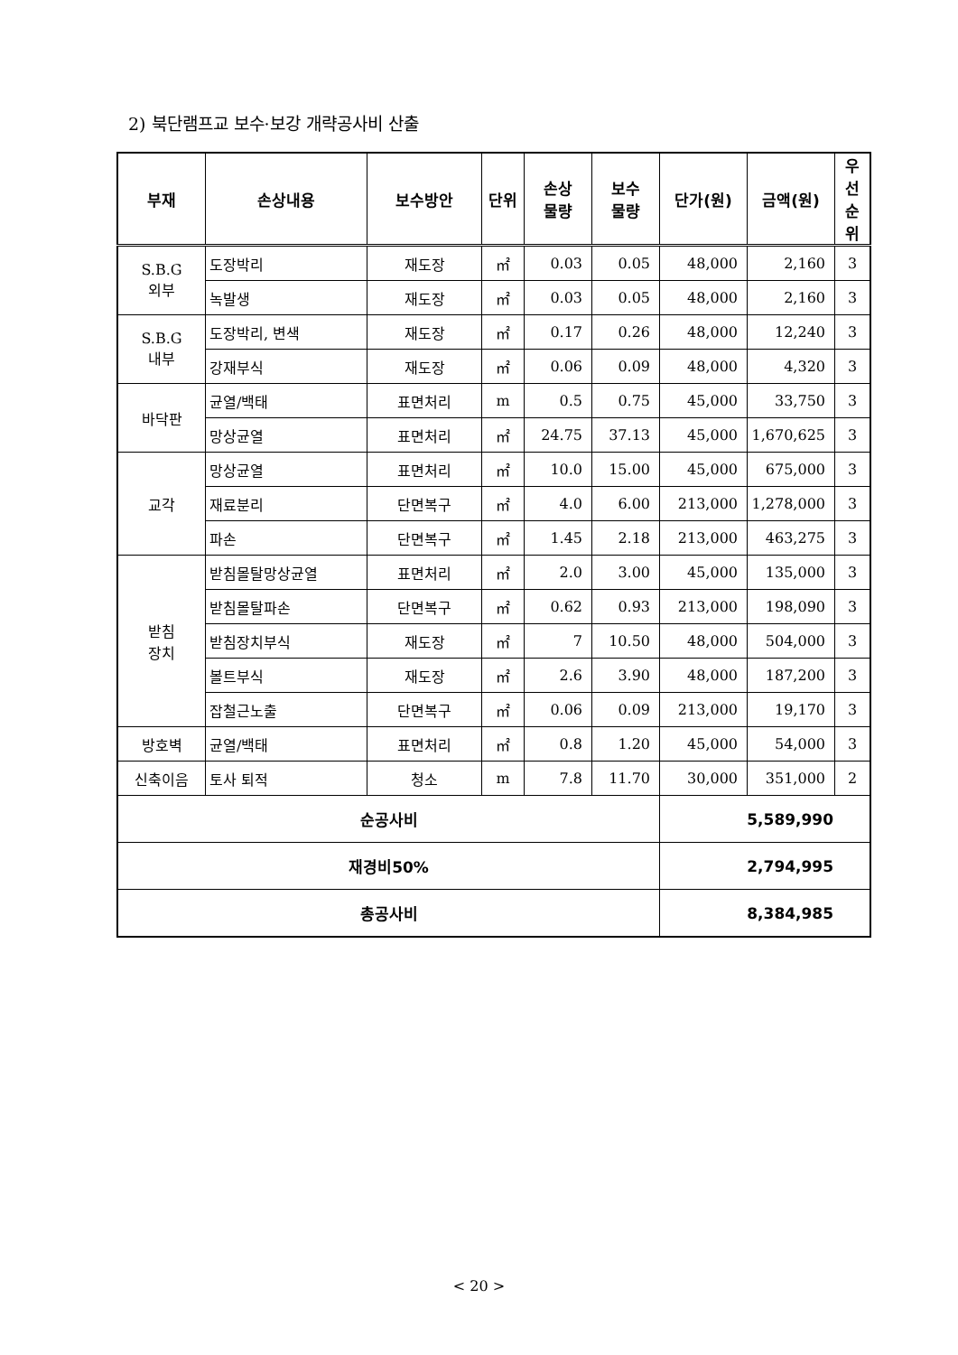2) 북단램프교 보수·보강 개략공사비 산출
| 부재 | 손상내용 | 보수방안 | 단위 | 손상 물량 | 보수 물량 | 단가(원) | 금액(원) | 우선 순위 |
| --- | --- | --- | --- | --- | --- | --- | --- | --- |
| S.B.G 외부 | 도장박리 | 재도장 | ㎡ | 0.03 | 0.05 | 48,000 | 2,160 | 3 |
| | 녹발생 | 재도장 | ㎡ | 0.03 | 0.05 | 48,000 | 2,160 | 3 |
| S.B.G 내부 | 도장박리, 변색 | 재도장 | ㎡ | 0.17 | 0.26 | 48,000 | 12,240 | 3 |
| | 강재부식 | 재도장 | ㎡ | 0.06 | 0.09 | 48,000 | 4,320 | 3 |
| 바닥판 | 균열/백태 | 표면처리 | m | 0.5 | 0.75 | 45,000 | 33,750 | 3 |
| | 망상균열 | 표면처리 | ㎡ | 24.75 | 37.13 | 45,000 | 1,670,625 | 3 |
| 교각 | 망상균열 | 표면처리 | ㎡ | 10.0 | 15.00 | 45,000 | 675,000 | 3 |
| | 재료분리 | 단면복구 | ㎡ | 4.0 | 6.00 | 213,000 | 1,278,000 | 3 |
| | 파손 | 단면복구 | ㎡ | 1.45 | 2.18 | 213,000 | 463,275 | 3 |
| 받침 장치 | 받침몰탈망상균열 | 표면처리 | ㎡ | 2.0 | 3.00 | 45,000 | 135,000 | 3 |
| | 받침몰탈파손 | 단면복구 | ㎡ | 0.62 | 0.93 | 213,000 | 198,090 | 3 |
| | 받침장치부식 | 재도장 | ㎡ | 7 | 10.50 | 48,000 | 504,000 | 3 |
| | 볼트부식 | 재도장 | ㎡ | 2.6 | 3.90 | 48,000 | 187,200 | 3 |
| | 잡철근노출 | 단면복구 | ㎡ | 0.06 | 0.09 | 213,000 | 19,170 | 3 |
| 방호벽 | 균열/백태 | 표면처리 | ㎡ | 0.8 | 1.20 | 45,000 | 54,000 | 3 |
| 신축이음 | 토사 퇴적 | 청소 | m | 7.8 | 11.70 | 30,000 | 351,000 | 2 |
| 순공사비 | | | | | | 5,589,990 | | |
| 재경비50% | | | | | | 2,794,995 | | |
| 총공사비 | | | | | | 8,384,985 | | |
< 20 >